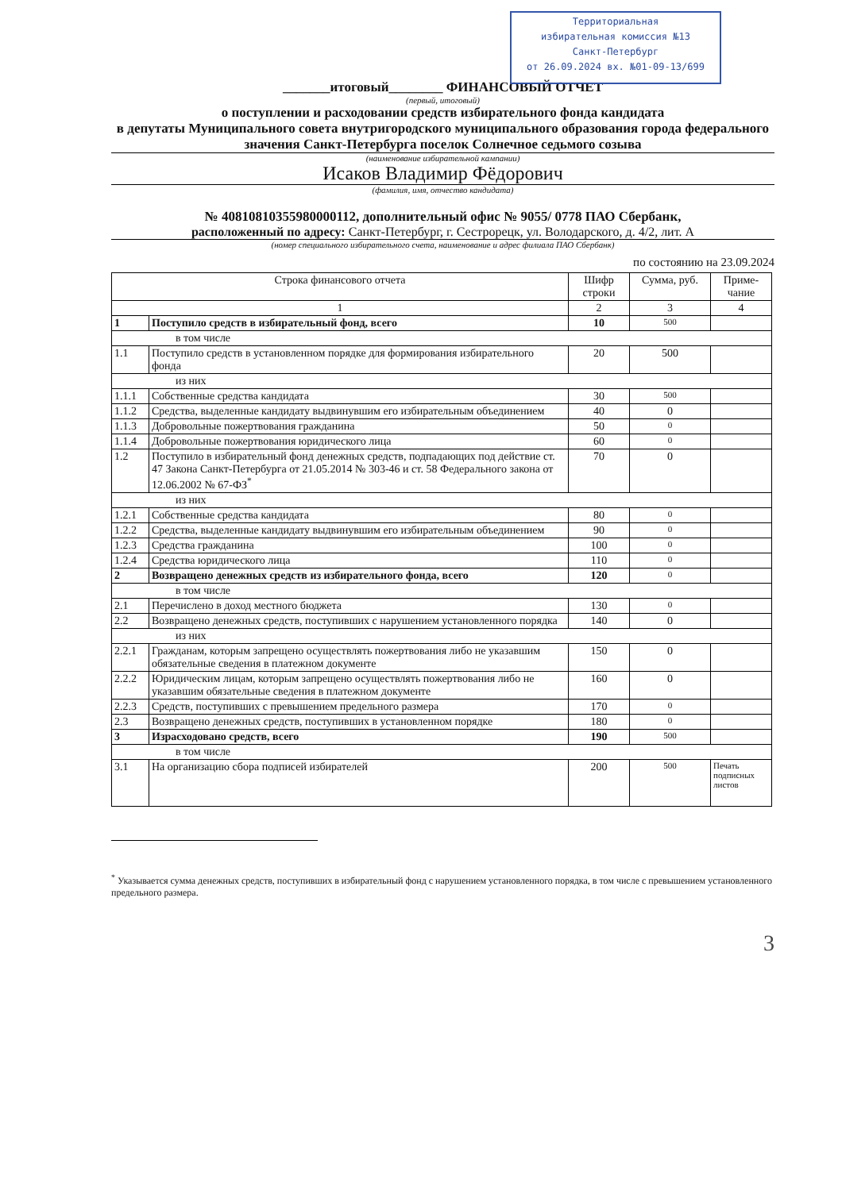Территориальная
избирательная комиссия №13
Санкт-Петербург
от 26.09.2024 вх. №01-09-13/699
_______итоговый________ ФИНАНСОВЫЙ ОТЧЕТ
(первый, итоговый)
о поступлении и расходовании средств избирательного фонда кандидата
в депутаты Муниципального совета внутригородского муниципального образования города федерального значения Санкт-Петербурга поселок Солнечное седьмого созыва
(наименование избирательной кампании)
Исаков Владимир Фёдорович
(фамилия, имя, отчество кандидата)
№ 40810810355980000112, дополнительный офис № 9055/ 0778 ПАО Сбербанк,
расположенный по адресу: Санкт-Петербург, г. Сестрорецк, ул. Володарского, д. 4/2, лит. А
(номер специального избирательного счета, наименование и адрес филиала ПАО Сбербанк)
по состоянию на 23.09.2024
| Строка финансового отчета | | Шифр строки | Сумма, руб. | Приме-чание |
| --- | --- | --- | --- | --- |
| 1 | | 2 | 3 | 4 |
| 1 | Поступило средств в избирательный фонд, всего | 10 | 500 | |
| в том числе | | | | |
| 1.1 | Поступило средств в установленном порядке для формирования избирательного фонда | 20 | 500 | |
| из них | | | | |
| 1.1.1 | Собственные средства кандидата | 30 | 500 | |
| 1.1.2 | Средства, выделенные кандидату выдвинувшим его избирательным объединением | 40 | 0 | |
| 1.1.3 | Добровольные пожертвования гражданина | 50 | 0 | |
| 1.1.4 | Добровольные пожертвования юридического лица | 60 | 0 | |
| 1.2 | Поступило в избирательный фонд денежных средств, подпадающих под действие ст. 47 Закона Санкт-Петербурга от 21.05.2014 № 303-46 и ст. 58 Федерального закона от 12.06.2002 № 67-ФЗ<sup>*</sup> | 70 | 0 | |
| из них | | | | |
| 1.2.1 | Собственные средства кандидата | 80 | 0 | |
| 1.2.2 | Средства, выделенные кандидату выдвинувшим его избирательным объединением | 90 | 0 | |
| 1.2.3 | Средства гражданина | 100 | 0 | |
| 1.2.4 | Средства юридического лица | 110 | 0 | |
| 2 | Возвращено денежных средств из избирательного фонда, всего | 120 | 0 | |
| в том числе | | | | |
| 2.1 | Перечислено в доход местного бюджета | 130 | 0 | |
| 2.2 | Возвращено денежных средств, поступивших с нарушением установленного порядка | 140 | 0 | |
| из них | | | | |
| 2.2.1 | Гражданам, которым запрещено осуществлять пожертвования либо не указавшим обязательные сведения в платежном документе | 150 | 0 | |
| 2.2.2 | Юридическим лицам, которым запрещено осуществлять пожертвования либо не указавшим обязательные сведения в платежном документе | 160 | 0 | |
| 2.2.3 | Средств, поступивших с превышением предельного размера | 170 | 0 | |
| 2.3 | Возвращено денежных средств, поступивших в установленном порядке | 180 | 0 | |
| 3 | Израсходовано средств, всего | 190 | 500 | |
| в том числе | | | | |
| 3.1 | На организацию сбора подписей избирателей | 200 | 500 | Печать подписных листов |
<sup>*</sup> Указывается сумма денежных средств, поступивших в избирательный фонд с нарушением установленного порядка, в том числе с превышением установленного предельного размера.
3